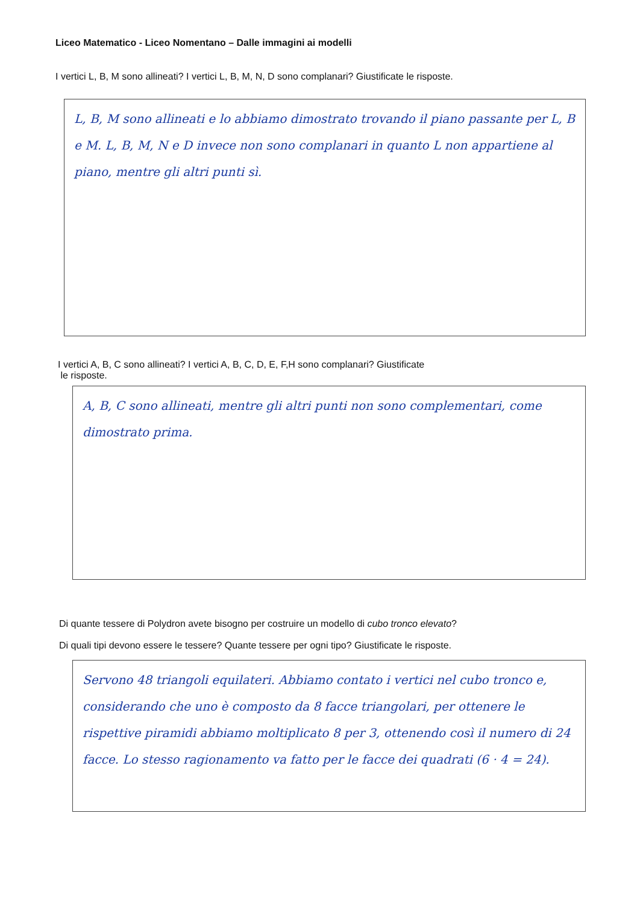Liceo Matematico - Liceo Nomentano – Dalle immagini ai modelli
I vertici L, B, M sono allineati? I vertici L, B, M, N, D sono complanari? Giustificate le risposte.
L, B, M sono allineati e lo abbiamo dimostrato trovando il piano passante per L, B e M. L, B, M, N e D invece non sono complanari in quanto L non appartiene al piano, mentre gli altri punti sì.
I vertici A, B, C sono allineati? I vertici A, B, C, D, E, F,H sono complanari? Giustificate
le risposte.
A, B, C sono allineati, mentre gli altri punti non sono complementari, come dimostrato prima.
Di quante tessere di Polydron avete bisogno per costruire un modello di cubo tronco elevato?
Di quali tipi devono essere le tessere? Quante tessere per ogni tipo? Giustificate le risposte.
Servono 48 triangoli equilateri. Abbiamo contato i vertici nel cubo tronco e, considerando che uno è composto da 8 facce triangolari, per ottenere le rispettive piramidi abbiamo moltiplicato 8 per 3, ottenendo così il numero di 24 facce. Lo stesso ragionamento va fatto per le facce dei quadrati (6 · 4 = 24).